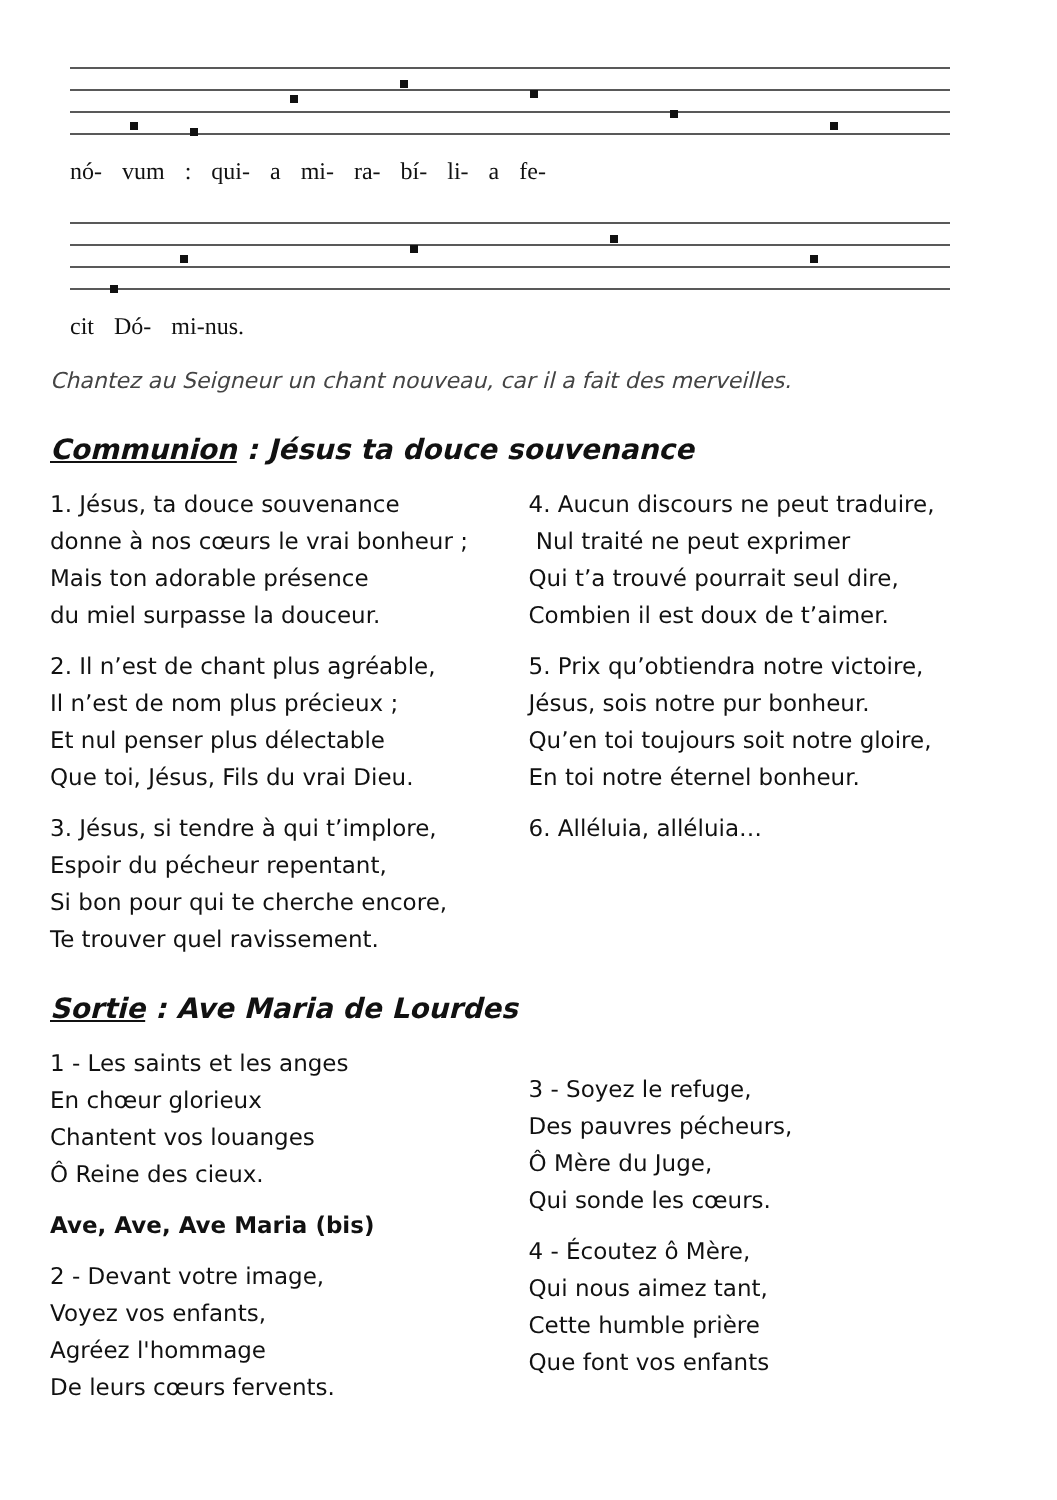nó- vum : qui- a mi- ra- bí- li- a fe-
cit Dó- mi-nus.
Chantez au Seigneur un chant nouveau, car il a fait des merveilles.
Communion : Jésus ta douce souvenance
1. Jésus, ta douce souvenance
donne à nos cœurs le vrai bonheur ;
Mais ton adorable présence
du miel surpasse la douceur.
2. Il n’est de chant plus agréable,
Il n’est de nom plus précieux ;
Et nul penser plus délectable
Que toi, Jésus, Fils du vrai Dieu.
3. Jésus, si tendre à qui t’implore,
Espoir du pécheur repentant,
Si bon pour qui te cherche encore,
Te trouver quel ravissement.
4. Aucun discours ne peut traduire,
Nul traité ne peut exprimer
Qui t’a trouvé pourrait seul dire,
Combien il est doux de t’aimer.
5. Prix qu’obtiendra notre victoire,
Jésus, sois notre pur bonheur.
Qu’en toi toujours soit notre gloire,
En toi notre éternel bonheur.
6. Alléluia, alléluia…
Sortie : Ave Maria de Lourdes
1 - Les saints et les anges
En chœur glorieux
Chantent vos louanges
Ô Reine des cieux.
Ave, Ave, Ave Maria (bis)
2 - Devant votre image,
Voyez vos enfants,
Agréez l'hommage
De leurs cœurs fervents.
3 - Soyez le refuge,
Des pauvres pécheurs,
Ô Mère du Juge,
Qui sonde les cœurs.
4 - Écoutez ô Mère,
Qui nous aimez tant,
Cette humble prière
Que font vos enfants